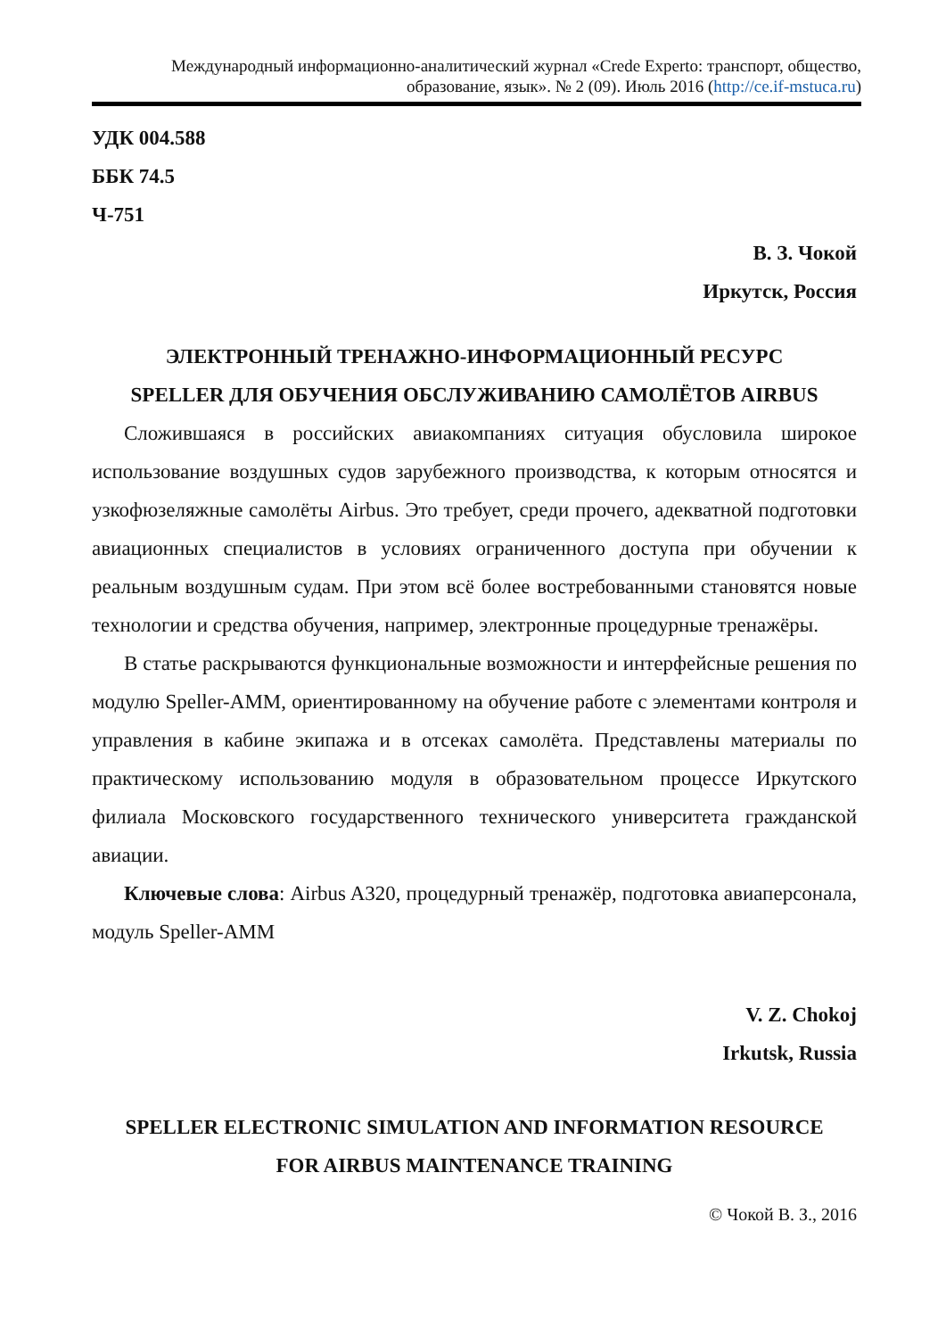Международный информационно-аналитический журнал «Crede Experto: транспорт, общество, образование, язык». № 2 (09). Июль 2016 (http://ce.if-mstuca.ru)
УДК 004.588
ББК 74.5
Ч-751
В. З. Чокой
Иркутск, Россия
ЭЛЕКТРОННЫЙ ТРЕНАЖНО-ИНФОРМАЦИОННЫЙ РЕСУРС
SPELLER ДЛЯ ОБУЧЕНИЯ ОБСЛУЖИВАНИЮ САМОЛЁТОВ AIRBUS
Сложившаяся в российских авиакомпаниях ситуация обусловила широкое использование воздушных судов зарубежного производства, к которым относятся и узкофюзеляжные самолёты Airbus. Это требует, среди прочего, адекватной подготовки авиационных специалистов в условиях ограниченного доступа при обучении к реальным воздушным судам. При этом всё более востребованными становятся новые технологии и средства обучения, например, электронные процедурные тренажёры.
В статье раскрываются функциональные возможности и интерфейсные решения по модулю Speller-AMM, ориентированному на обучение работе с элементами контроля и управления в кабине экипажа и в отсеках самолёта. Представлены материалы по практическому использованию модуля в образовательном процессе Иркутского филиала Московского государственного технического университета гражданской авиации.
Ключевые слова: Airbus A320, процедурный тренажёр, подготовка авиаперсонала, модуль Speller-AMM
V. Z. Chokoj
Irkutsk, Russia
SPELLER ELECTRONIC SIMULATION AND INFORMATION RESOURCE
FOR AIRBUS MAINTENANCE TRAINING
© Чокой В. З., 2016